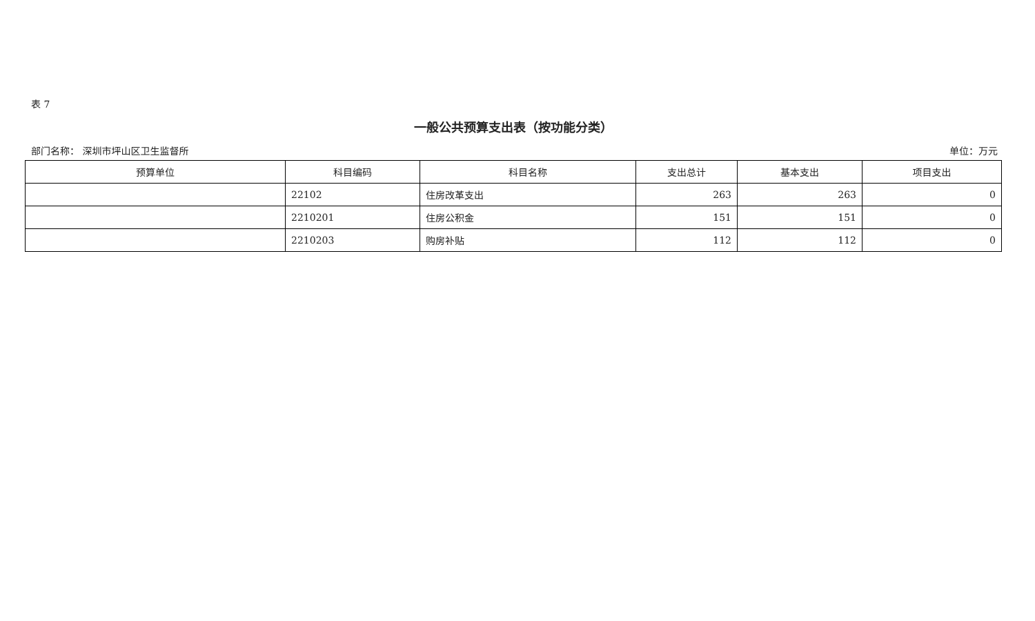表 7
一般公共预算支出表（按功能分类）
部门名称： 深圳市坪山区卫生监督所 单位：万元
| 预算单位 | 科目编码 | 科目名称 | 支出总计 | 基本支出 | 项目支出 |
| --- | --- | --- | --- | --- | --- |
| | 22102 | 住房改革支出 | 263 | 263 | 0 |
| | 2210201 | 住房公积金 | 151 | 151 | 0 |
| | 2210203 | 购房补贴 | 112 | 112 | 0 |